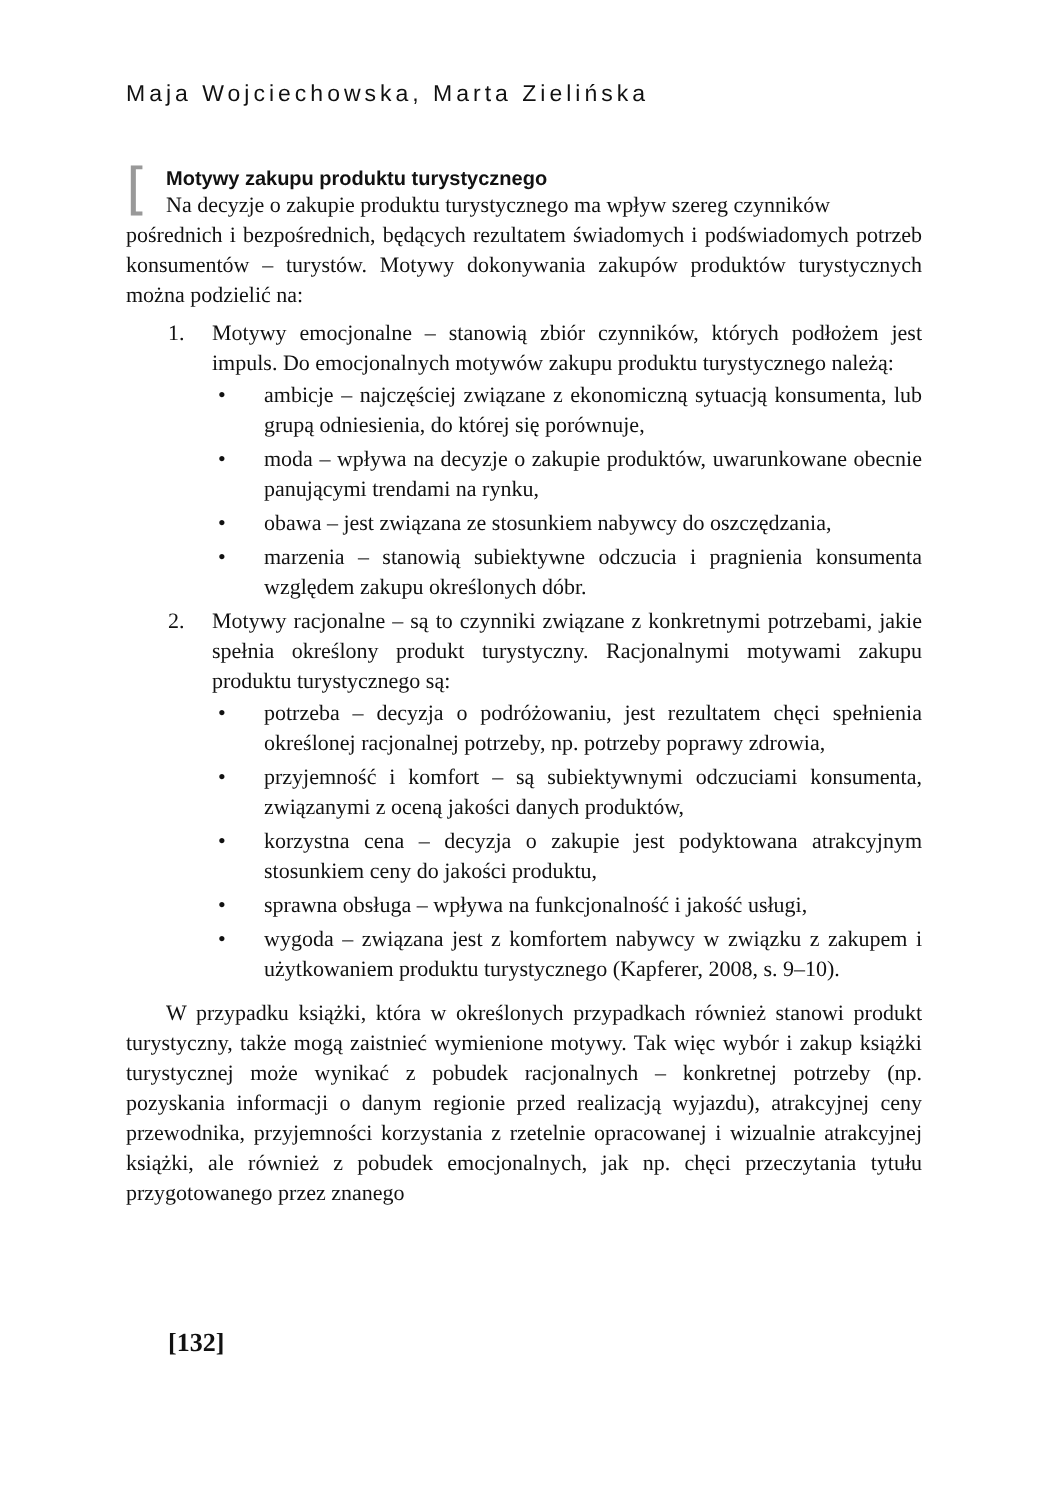Maja Wojciechowska, Marta Zielińska
[
Motywy zakupu produktu turystycznego
Na decyzje o zakupie produktu turystycznego ma wpływ szereg czynników
pośrednich i bezpośrednich, będących rezultatem świadomych i podświadomych potrzeb konsumentów – turystów. Motywy dokonywania zakupów produktów turystycznych można podzielić na:
1. Motywy emocjonalne – stanowią zbiór czynników, których podłożem jest impuls. Do emocjonalnych motywów zakupu produktu turystycznego należą:
• ambicje – najczęściej związane z ekonomiczną sytuacją konsumenta, lub grupą odniesienia, do której się porównuje,
• moda – wpływa na decyzje o zakupie produktów, uwarunkowane obecnie panującymi trendami na rynku,
• obawa – jest związana ze stosunkiem nabywcy do oszczędzania,
• marzenia – stanowią subiektywne odczucia i pragnienia konsumenta względem zakupu określonych dóbr.
2. Motywy racjonalne – są to czynniki związane z konkretnymi potrzebami, jakie spełnia określony produkt turystyczny. Racjonalnymi motywami zakupu produktu turystycznego są:
• potrzeba – decyzja o podróżowaniu, jest rezultatem chęci spełnienia określonej racjonalnej potrzeby, np. potrzeby poprawy zdrowia,
• przyjemność i komfort – są subiektywnymi odczuciami konsumenta, związanymi z oceną jakości danych produktów,
• korzystna cena – decyzja o zakupie jest podyktowana atrakcyjnym stosunkiem ceny do jakości produktu,
• sprawna obsługa – wpływa na funkcjonalność i jakość usługi,
• wygoda – związana jest z komfortem nabywcy w związku z zakupem i użytkowaniem produktu turystycznego (Kapferer, 2008, s. 9–10).
W przypadku książki, która w określonych przypadkach również stanowi produkt turystyczny, także mogą zaistnieć wymienione motywy. Tak więc wybór i zakup książki turystycznej może wynikać z pobudek racjonalnych – konkretnej potrzeby (np. pozyskania informacji o danym regionie przed realizacją wyjazdu), atrakcyjnej ceny przewodnika, przyjemności korzystania z rzetelnie opracowanej i wizualnie atrakcyjnej książki, ale również z pobudek emocjonalnych, jak np. chęci przeczytania tytułu przygotowanego przez znanego
[132]